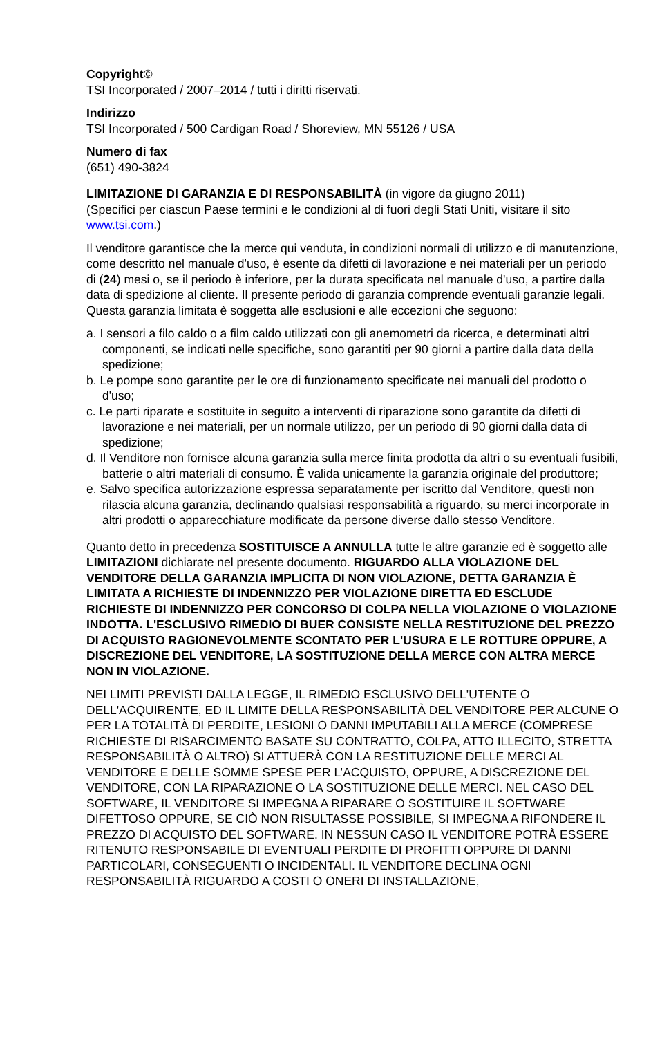Copyright©
TSI Incorporated / 2007–2014 / tutti i diritti riservati.
Indirizzo
TSI Incorporated / 500 Cardigan Road / Shoreview, MN 55126 / USA
Numero di fax
(651) 490-3824
LIMITAZIONE DI GARANZIA E DI RESPONSABILITÀ (in vigore da giugno 2011)
(Specifici per ciascun Paese termini e le condizioni al di fuori degli Stati Uniti, visitare il sito www.tsi.com.)
Il venditore garantisce che la merce qui venduta, in condizioni normali di utilizzo e di manutenzione, come descritto nel manuale d'uso, è esente da difetti di lavorazione e nei materiali per un periodo di (24) mesi o, se il periodo è inferiore, per la durata specificata nel manuale d'uso, a partire dalla data di spedizione al cliente. Il presente periodo di garanzia comprende eventuali garanzie legali. Questa garanzia limitata è soggetta alle esclusioni e alle eccezioni che seguono:
a. I sensori a filo caldo o a film caldo utilizzati con gli anemometri da ricerca, e determinati altri componenti, se indicati nelle specifiche, sono garantiti per 90 giorni a partire dalla data della spedizione;
b. Le pompe sono garantite per le ore di funzionamento specificate nei manuali del prodotto o d'uso;
c. Le parti riparate e sostituite in seguito a interventi di riparazione sono garantite da difetti di lavorazione e nei materiali, per un normale utilizzo, per un periodo di 90 giorni dalla data di spedizione;
d. Il Venditore non fornisce alcuna garanzia sulla merce finita prodotta da altri o su eventuali fusibili, batterie o altri materiali di consumo. È valida unicamente la garanzia originale del produttore;
e. Salvo specifica autorizzazione espressa separatamente per iscritto dal Venditore, questi non rilascia alcuna garanzia, declinando qualsiasi responsabilità a riguardo, su merci incorporate in altri prodotti o apparecchiature modificate da persone diverse dallo stesso Venditore.
Quanto detto in precedenza SOSTITUISCE A ANNULLA tutte le altre garanzie ed è soggetto alle LIMITAZIONI dichiarate nel presente documento. RIGUARDO ALLA VIOLAZIONE DEL VENDITORE DELLA GARANZIA IMPLICITA DI NON VIOLAZIONE, DETTA GARANZIA È LIMITATA A RICHIESTE DI INDENNIZZO PER VIOLAZIONE DIRETTA ED ESCLUDE RICHIESTE DI INDENNIZZO PER CONCORSO DI COLPA NELLA VIOLAZIONE O VIOLAZIONE INDOTTA. L'ESCLUSIVO RIMEDIO DI BUER CONSISTE NELLA RESTITUZIONE DEL PREZZO DI ACQUISTO RAGIONEVOLMENTE SCONTATO PER L'USURA E LE ROTTURE OPPURE, A DISCREZIONE DEL VENDITORE, LA SOSTITUZIONE DELLA MERCE CON ALTRA MERCE NON IN VIOLAZIONE.
NEI LIMITI PREVISTI DALLA LEGGE, IL RIMEDIO ESCLUSIVO DELL'UTENTE O DELL'ACQUIRENTE, ED IL LIMITE DELLA RESPONSABILITÀ DEL VENDITORE PER ALCUNE O PER LA TOTALITÀ DI PERDITE, LESIONI O DANNI IMPUTABILI ALLA MERCE (COMPRESE RICHIESTE DI RISARCIMENTO BASATE SU CONTRATTO, COLPA, ATTO ILLECITO, STRETTA RESPONSABILITÀ O ALTRO) SI ATTUERÀ CON LA RESTITUZIONE DELLE MERCI AL VENDITORE E DELLE SOMME SPESE PER L’ACQUISTO, OPPURE, A DISCREZIONE DEL VENDITORE, CON LA RIPARAZIONE O LA SOSTITUZIONE DELLE MERCI. NEL CASO DEL SOFTWARE, IL VENDITORE SI IMPEGNA A RIPARARE O SOSTITUIRE IL SOFTWARE DIFETTOSO OPPURE, SE CIÒ NON RISULTASSE POSSIBILE, SI IMPEGNA A RIFONDERE IL PREZZO DI ACQUISTO DEL SOFTWARE. IN NESSUN CASO IL VENDITORE POTRÀ ESSERE RITENUTO RESPONSABILE DI EVENTUALI PERDITE DI PROFITTI OPPURE DI DANNI PARTICOLARI, CONSEGUENTI O INCIDENTALI. IL VENDITORE DECLINA OGNI RESPONSABILITÀ RIGUARDO A COSTI O ONERI DI INSTALLAZIONE,